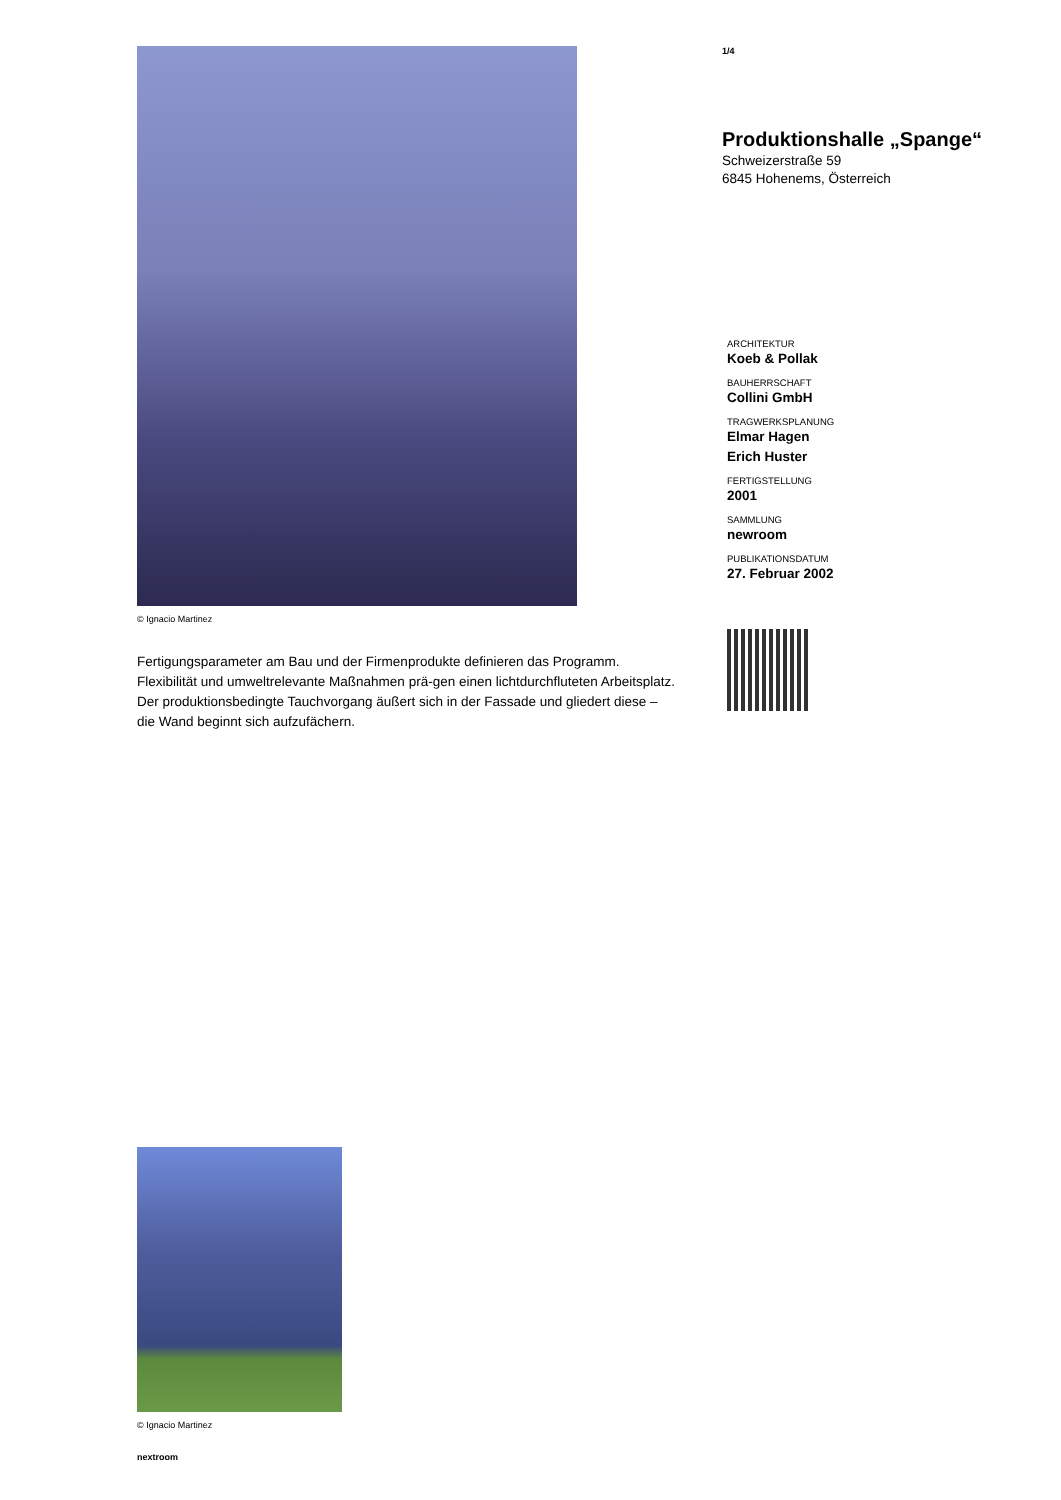© Ignacio Martinez
Fertigungsparameter am Bau und der Firmenprodukte definieren das Programm. Flexibilität und umweltrelevante Maßnahmen prä-gen einen lichtdurchfluteten Arbeitsplatz. Der produktionsbedingte Tauchvorgang äußert sich in der Fassade und gliedert diese – die Wand beginnt sich aufzufächern.
© Ignacio Martinez
nextroom
1/4
Produktionshalle „Spange“
Schweizerstraße 59
6845 Hohenems, Österreich
ARCHITEKTUR
Koeb & Pollak
BAUHERRSCHAFT
Collini GmbH
TRAGWERKSPLANUNG
Elmar Hagen
Erich Huster
FERTIGSTELLUNG
2001
SAMMLUNG
newroom
PUBLIKATIONSDATUM
27. Februar 2002